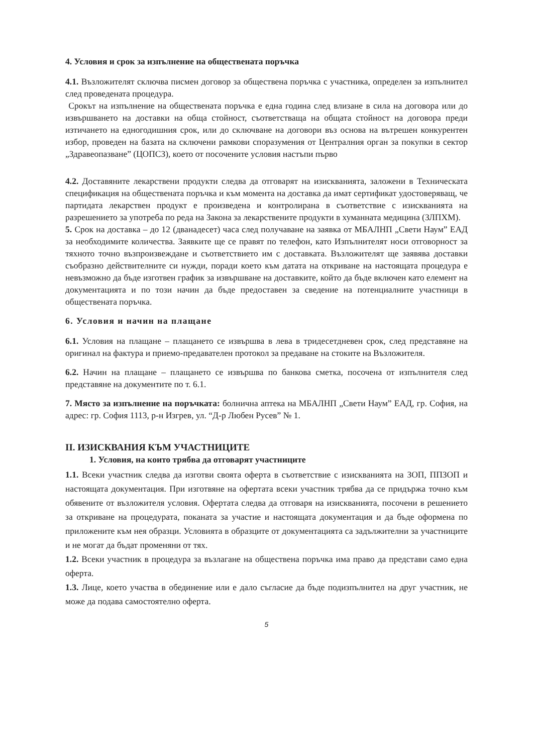4. Условия и срок за изпълнение на обществената поръчка
4.1. Възложителят сключва писмен договор за обществена поръчка с участника, определен за изпълнител след проведената процедура.
Срокът на изпълнение на обществената поръчка е една година след влизане в сила на договора или до извършването на доставки на обща стойност, съответстваща на общата стойност на договора преди изтичането на едногодишния срок, или до сключване на договори въз основа на вътрешен конкурентен избор, проведен на базата на сключени рамкови споразумения от Централния орган за покупки в сектор „Здравеопазване” (ЦОПСЗ), което от посочените условия настъпи първо
4.2. Доставяните лекарствени продукти следва да отговарят на изискванията, заложени в Техническата спецификация на обществената поръчка и към момента на доставка да имат сертификат удостоверяващ, че партидата лекарствен продукт е произведена и контролирана в съответствие с изискванията на разрешението за употреба по реда на Закона за лекарствените продукти в хуманната медицина (ЗЛПХМ).
5. Срок на доставка – до 12 (дванадесет) часа след получаване на заявка от МБАЛНП „Свети Наум” ЕАД за необходимите количества. Заявките ще се правят по телефон, като Изпълнителят носи отговорност за тяхното точно възпроизвеждане и съответствието им с доставката. Възложителят ще заявява доставки съобразно действителните си нужди, поради което към датата на откриване на настоящата процедура е невъзможно да бъде изготвен график за извършване на доставките, който да бъде включен като елемент на документацията и по този начин да бъде предоставен за сведение на потенциалните участници в обществената поръчка.
6. Условия и начин на плащане
6.1. Условия на плащане – плащането се извършва в лева в тридесетдневен срок, след представяне на оригинал на фактура и приемо-предавателен протокол за предаване на стоките на Възложителя.
6.2. Начин на плащане – плащането се извършва по банкова сметка, посочена от изпълнителя след представяне на документите по т. 6.1.
7. Място за изпълнение на поръчката: болнична аптека на МБАЛНП „Свети Наум” ЕАД, гр. София, на адрес: гр. София 1113, р-н Изгрев, ул. “Д-р Любен Русев” № 1.
II. ИЗИСКВАНИЯ КЪМ УЧАСТНИЦИТЕ
1. Условия, на които трябва да отговарят участниците
1.1. Всеки участник следва да изготви своята оферта в съответствие с изискванията на ЗОП, ППЗОП и настоящата документация. При изготвяне на офертата всеки участник трябва да се придържа точно към обявените от възложителя условия. Офертата следва да отговаря на изискванията, посочени в решението за откриване на процедурата, поканата за участие и настоящата документация и да бъде оформена по приложените към нея образци. Условията в образците от документацията са задължителни за участниците и не могат да бъдат променяни от тях.
1.2. Всеки участник в процедура за възлагане на обществена поръчка има право да представи само една оферта.
1.3. Лице, което участва в обединение или е дало съгласие да бъде подизпълнител на друг участник, не може да подава самостоятелно оферта.
5